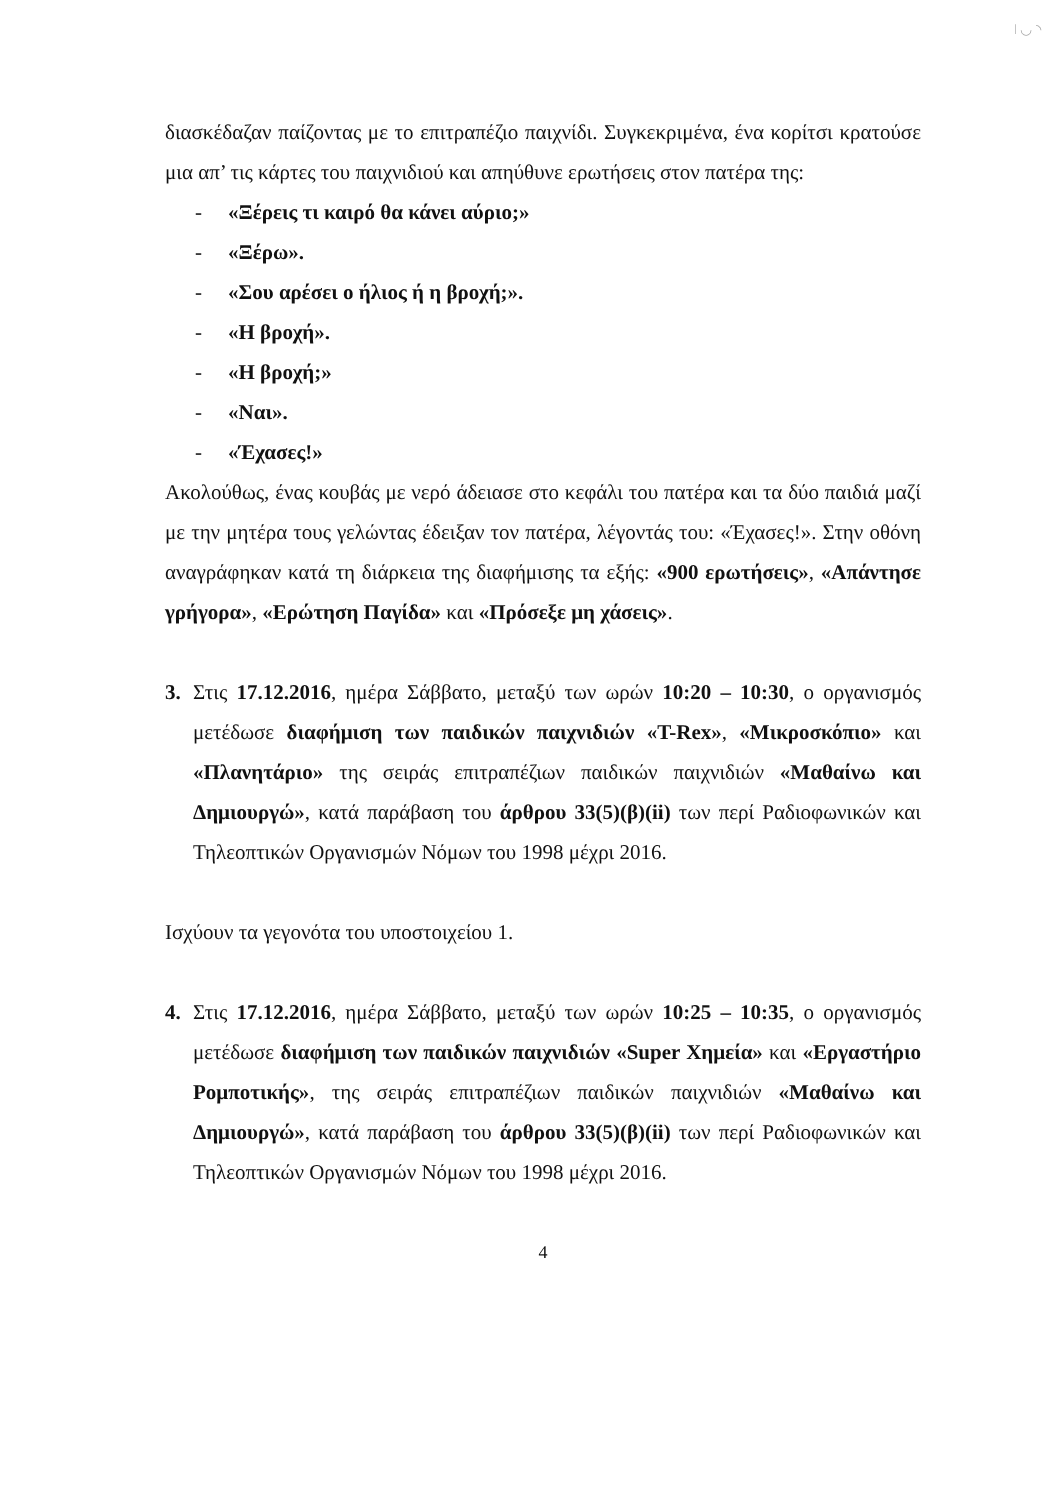ǀ ◡ ◝
διασκέδαζαν παίζοντας με το επιτραπέζιο παιχνίδι. Συγκεκριμένα, ένα κορίτσι κρατούσε μια απ’ τις κάρτες του παιχνιδιού και απηύθυνε ερωτήσεις στον πατέρα της:
- «Ξέρεις τι καιρό θα κάνει αύριο;»
- «Ξέρω».
- «Σου αρέσει ο ήλιος ή η βροχή;».
- «Η βροχή».
- «Η βροχή;»
- «Ναι».
- «Έχασες!»
Ακολούθως, ένας κουβάς με νερό άδειασε στο κεφάλι του πατέρα και τα δύο παιδιά μαζί με την μητέρα τους γελώντας έδειξαν τον πατέρα, λέγοντάς του: «Έχασες!». Στην οθόνη αναγράφηκαν κατά τη διάρκεια της διαφήμισης τα εξής: «900 ερωτήσεις», «Απάντησε γρήγορα», «Ερώτηση Παγίδα» και «Πρόσεξε μη χάσεις».
3. Στις 17.12.2016, ημέρα Σάββατο, μεταξύ των ωρών 10:20 – 10:30, ο οργανισμός μετέδωσε διαφήμιση των παιδικών παιχνιδιών «T-Rex», «Μικροσκόπιο» και «Πλανητάριο» της σειράς επιτραπέζιων παιδικών παιχνιδιών «Μαθαίνω και Δημιουργώ», κατά παράβαση του άρθρου 33(5)(β)(ii) των περί Ραδιοφωνικών και Τηλεοπτικών Οργανισμών Νόμων του 1998 μέχρι 2016.
Ισχύουν τα γεγονότα του υποστοιχείου 1.
4. Στις 17.12.2016, ημέρα Σάββατο, μεταξύ των ωρών 10:25 – 10:35, ο οργανισμός μετέδωσε διαφήμιση των παιδικών παιχνιδιών «Super Χημεία» και «Εργαστήριο Ρομποτικής», της σειράς επιτραπέζιων παιδικών παιχνιδιών «Μαθαίνω και Δημιουργώ», κατά παράβαση του άρθρου 33(5)(β)(ii) των περί Ραδιοφωνικών και Τηλεοπτικών Οργανισμών Νόμων του 1998 μέχρι 2016.
4